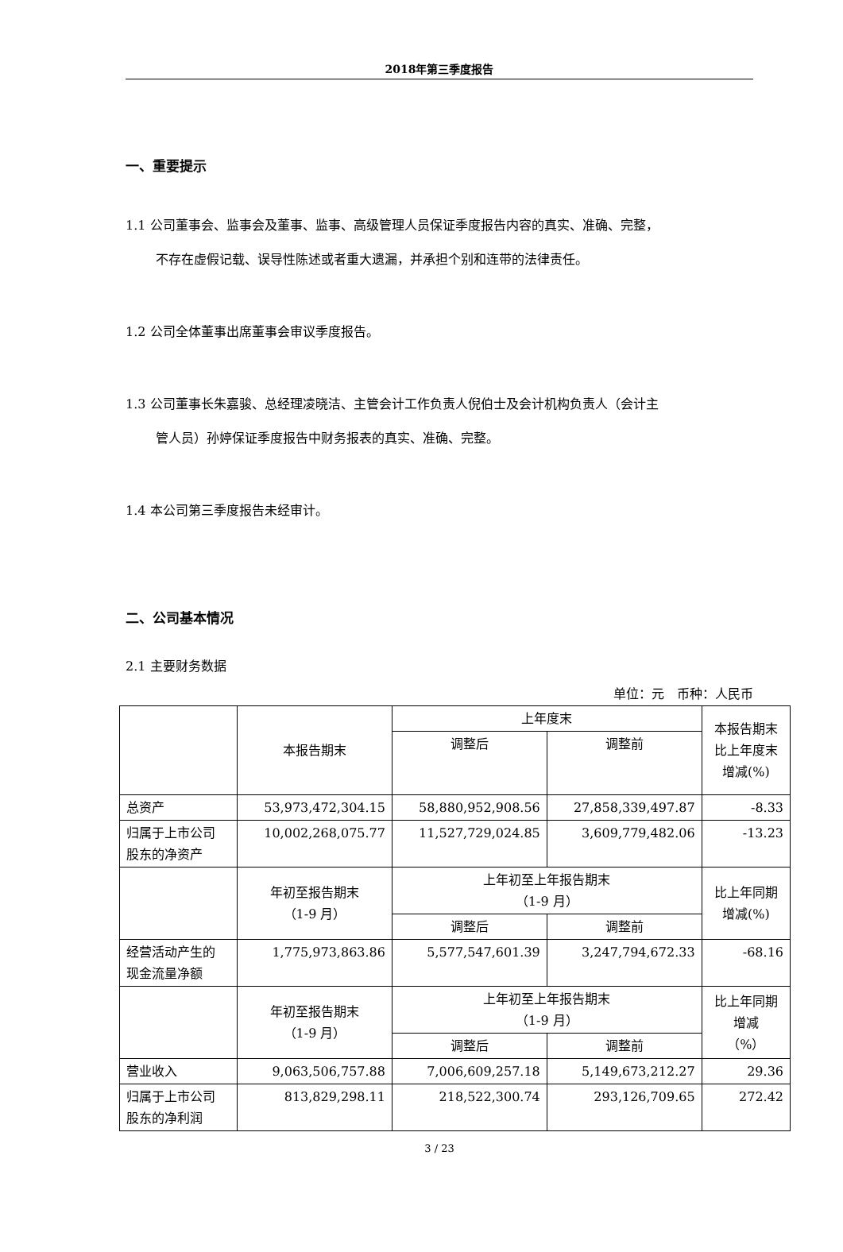2018年第三季度报告
一、重要提示
1.1 公司董事会、监事会及董事、监事、高级管理人员保证季度报告内容的真实、准确、完整，
不存在虚假记载、误导性陈述或者重大遗漏，并承担个别和连带的法律责任。
1.2 公司全体董事出席董事会审议季度报告。
1.3 公司董事长朱嘉骏、总经理凌晓洁、主管会计工作负责人倪伯士及会计机构负责人（会计主
管人员）孙婷保证季度报告中财务报表的真实、准确、完整。
1.4 本公司第三季度报告未经审计。
二、公司基本情况
2.1 主要财务数据
单位：元　币种：人民币
| | 本报告期末 | 上年度末 | | 本报告期末 比上年度末 增减(%) |
| | | 调整后 | 调整前 | |
| 总资产 | 53,973,472,304.15 | 58,880,952,908.56 | 27,858,339,497.87 | -8.33 |
| 归属于上市公司 股东的净资产 | 10,002,268,075.77 | 11,527,729,024.85 | 3,609,779,482.06 | -13.23 |
| | 年初至报告期末 （1-9 月） | 上年初至上年报告期末 （1-9 月） | | 比上年同期 增减(%) |
| | | 调整后 | 调整前 | |
| 经营活动产生的 现金流量净额 | 1,775,973,863.86 | 5,577,547,601.39 | 3,247,794,672.33 | -68.16 |
| | 年初至报告期末 （1-9 月） | 上年初至上年报告期末 （1-9 月） | | 比上年同期 增减 （%） |
| | | 调整后 | 调整前 | |
| 营业收入 | 9,063,506,757.88 | 7,006,609,257.18 | 5,149,673,212.27 | 29.36 |
| 归属于上市公司 股东的净利润 | 813,829,298.11 | 218,522,300.74 | 293,126,709.65 | 272.42 |
3 / 23